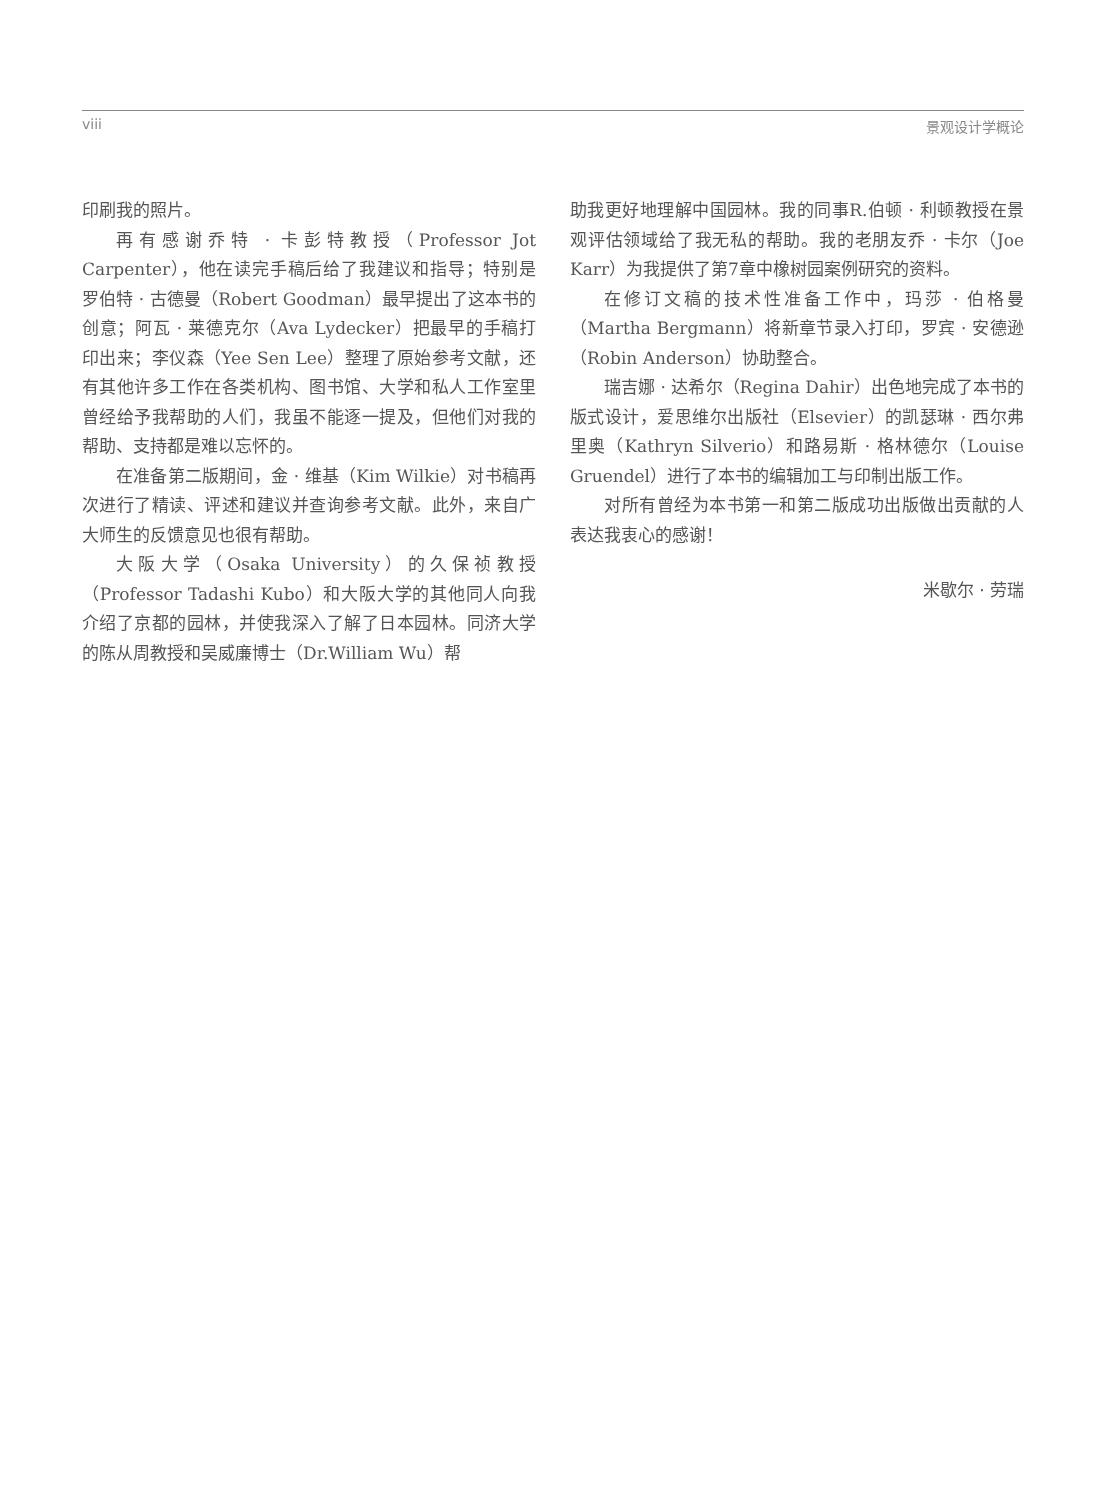viii 景观设计学概论
印刷我的照片。
再有感谢乔特 · 卡彭特教授（Professor Jot Carpenter），他在读完手稿后给了我建议和指导；特别是罗伯特 · 古德曼（Robert Goodman）最早提出了这本书的创意；阿瓦 · 莱德克尔（Ava Lydecker）把最早的手稿打印出来；李仪森（Yee Sen Lee）整理了原始参考文献，还有其他许多工作在各类机构、图书馆、大学和私人工作室里曾经给予我帮助的人们，我虽不能逐一提及，但他们对我的帮助、支持都是难以忘怀的。
在准备第二版期间，金 · 维基（Kim Wilkie）对书稿再次进行了精读、评述和建议并查询参考文献。此外，来自广大师生的反馈意见也很有帮助。
大阪大学（Osaka University）的久保祯教授（Professor Tadashi Kubo）和大阪大学的其他同人向我介绍了京都的园林，并使我深入了解了日本园林。同济大学的陈从周教授和吴威廉博士（Dr.William Wu）帮
助我更好地理解中国园林。我的同事R.伯顿 · 利顿教授在景观评估领域给了我无私的帮助。我的老朋友乔 · 卡尔（Joe Karr）为我提供了第7章中橡树园案例研究的资料。
在修订文稿的技术性准备工作中，玛莎 · 伯格曼（Martha Bergmann）将新章节录入打印，罗宾 · 安德逊（Robin Anderson）协助整合。
瑞吉娜 · 达希尔（Regina Dahir）出色地完成了本书的版式设计，爱思维尔出版社（Elsevier）的凯瑟琳 · 西尔弗里奥（Kathryn Silverio）和路易斯 · 格林德尔（Louise Gruendel）进行了本书的编辑加工与印制出版工作。
对所有曾经为本书第一和第二版成功出版做出贡献的人表达我衷心的感谢！
米歇尔 · 劳瑞